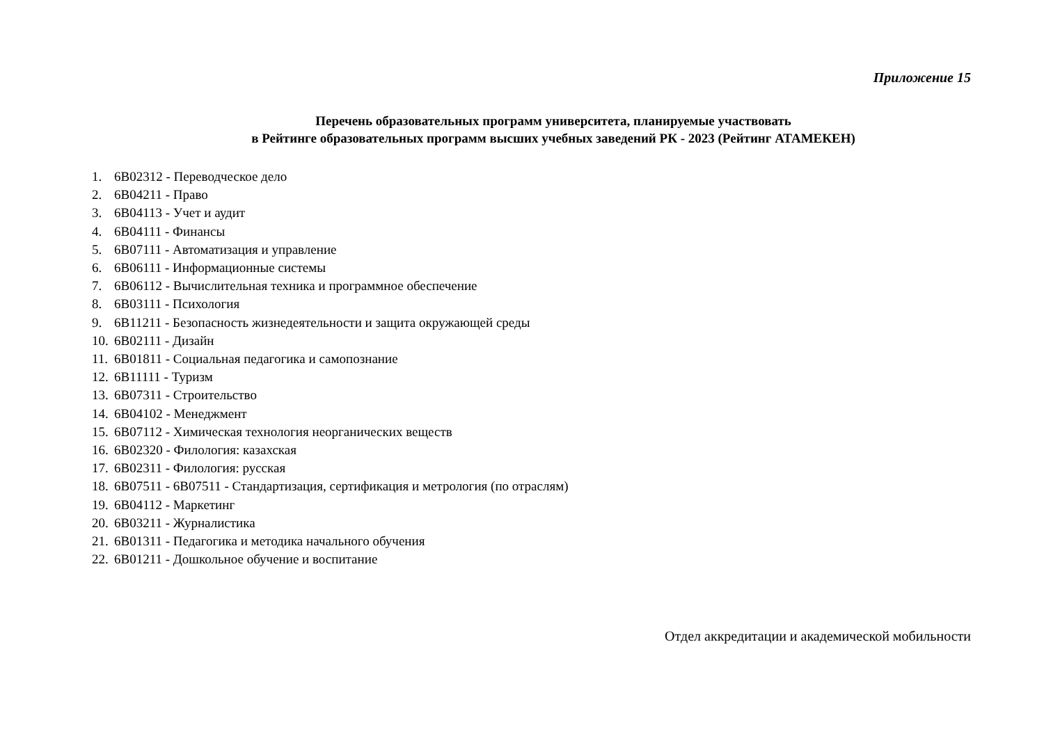Приложение 15
Перечень образовательных программ университета, планируемые участвовать
в Рейтинге образовательных программ высших учебных заведений РК - 2023 (Рейтинг АТАМЕКЕН)
1. 6В02312 - Переводческое дело
2. 6В04211 - Право
3. 6В04113 - Учет и аудит
4. 6В04111 - Финансы
5. 6В07111 - Автоматизация и управление
6. 6В06111 - Информационные системы
7. 6В06112 - Вычислительная техника и программное обеспечение
8. 6В03111 - Психология
9. 6В11211 - Безопасность жизнедеятельности и защита окружающей среды
10. 6В02111 - Дизайн
11. 6В01811 - Социальная педагогика и самопознание
12. 6В11111 - Туризм
13. 6В07311 - Строительство
14. 6В04102 - Менеджмент
15. 6В07112 - Химическая технология неорганических веществ
16. 6В02320 - Филология: казахская
17. 6В02311 - Филология: русская
18. 6В07511 - 6В07511 - Стандартизация, сертификация и метрология (по отраслям)
19. 6В04112 - Маркетинг
20. 6В03211 - Журналистика
21. 6В01311 - Педагогика и методика начального обучения
22. 6В01211 - Дошкольное обучение и воспитание
Отдел аккредитации и академической мобильности